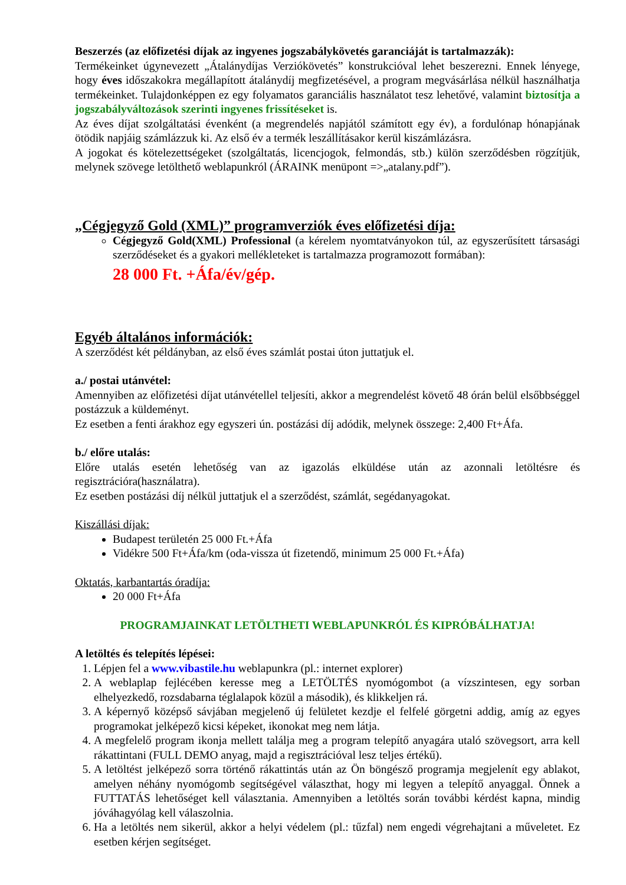Beszerzés (az előfizetési díjak az ingyenes jogszabálykövetés garanciáját is tartalmazzák):
Termékeinket úgynevezett „Átalánydíjas Verziókövetés” konstrukcióval lehet beszerezni. Ennek lényege, hogy éves időszakokra megállapított átalánydíj megfizetésével, a program megvásárlása nélkül használhatja termékeinket. Tulajdonképpen ez egy folyamatos garanciális használatot tesz lehetővé, valamint biztosítja a jogszabályváltozások szerinti ingyenes frissítéseket is.
Az éves díjat szolgáltatási évenként (a megrendelés napjától számított egy év), a fordulónap hónapjának ötödik napjáig számlázzuk ki. Az első év a termék leszállításakor kerül kiszámlázásra.
A jogokat és kötelezettségeket (szolgáltatás, licencjogok, felmondás, stb.) külön szerződésben rögzítjük, melynek szövege letölthető weblapunkról (ÁRAINK menüpont =>„atalany.pdf”).
„Cégjegyző Gold (XML)” programverziók éves előfizetési díja:
Cégjegyző Gold(XML) Professional (a kérelem nyomtatványokon túl, az egyszerűsített társasági szerződéseket és a gyakori mellékleteket is tartalmazza programozott formában):
28 000 Ft. +Áfa/év/gép.
Egyéb általános információk:
A szerződést két példányban, az első éves számlát postai úton juttatjuk el.
a./ postai utánvétel:
Amennyiben az előfizetési díjat utánvétellel teljesíti, akkor a megrendelést követő 48 órán belül elsőbbséggel postázzuk a küldeményt.
Ez esetben a fenti árakhoz egy egyszeri ún. postázási díj adódik, melynek összege: 2,400 Ft+Áfa.
b./ előre utalás:
Előre utalás esetén lehetőség van az igazolás elküldése után az azonnali letöltésre és regisztrációra(használatra).
Ez esetben postázási díj nélkül juttatjuk el a szerződést, számlát, segédanyagokat.
Kiszállási díjak:
Budapest területén 25 000 Ft.+Áfa
Vidékre 500 Ft+Áfa/km (oda-vissza út fizetendő, minimum 25 000 Ft.+Áfa)
Oktatás, karbantartás óradíja:
20 000 Ft+Áfa
PROGRAMJAINKAT LETÖLTHETI WEBLAPUNKRÓL ÉS KIPRÓBÁLHATJA!
A letöltés és telepítés lépései:
1. Lépjen fel a www.vibastile.hu weblapunkra (pl.: internet explorer)
2. A weblaplap fejlécében keresse meg a LETÖLTÉS nyomógombot (a vízszintesen, egy sorban elhelyezkedő, rozsdabarna téglalapok közül a második), és klikkeljen rá.
3. A képernyő középső sávjában megjelenő új felületet kezdje el felfelé görgetni addig, amíg az egyes programokat jelképező kicsi képeket, ikonokat meg nem látja.
4. A megfelelő program ikonja mellett találja meg a program telepítő anyagára utaló szövegsort, arra kell rákattintani (FULL DEMO anyag, majd a regisztrációval lesz teljes értékű).
5. A letöltést jelképező sorra történő rákattintás után az Ön böngésző programja megjelenít egy ablakot, amelyen néhány nyomógomb segítségével választhat, hogy mi legyen a telepítő anyaggal. Önnek a FUTTATÁS lehetőséget kell választania. Amennyiben a letöltés során további kérdést kapna, mindig jóváhagyólag kell válaszolnia.
6. Ha a letöltés nem sikerül, akkor a helyi védelem (pl.: tűzfal) nem engedi végrehajtani a műveletet. Ez esetben kérjen segítséget.